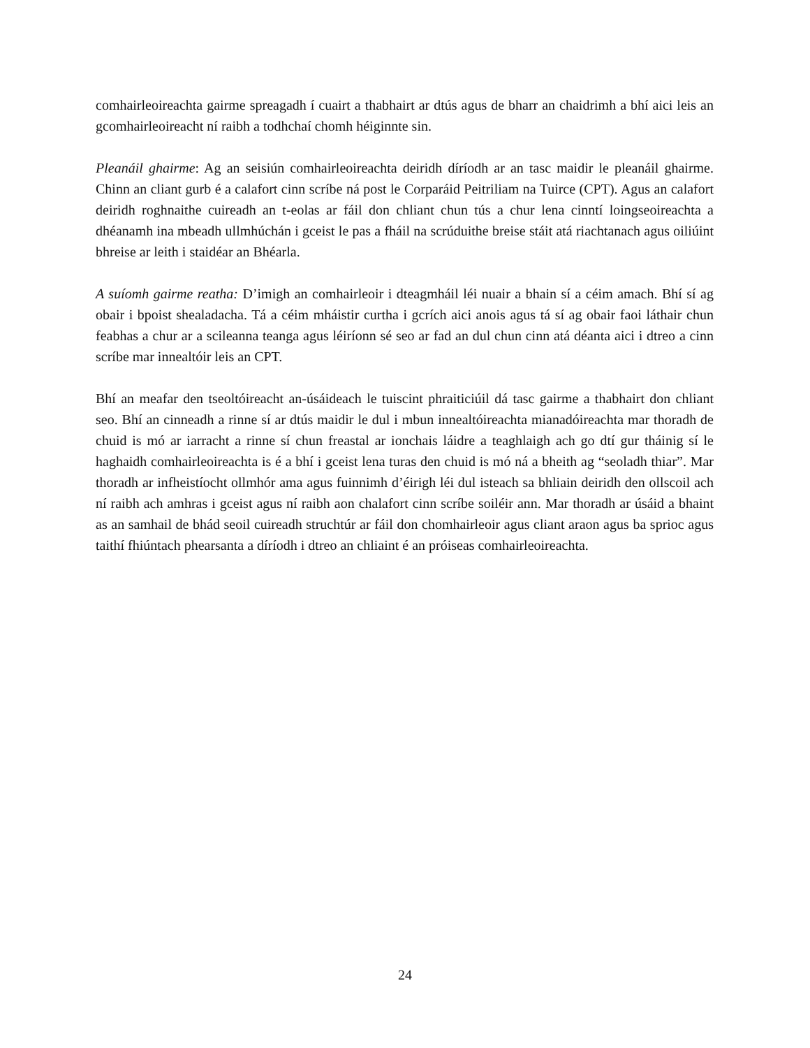comhairleoireachta gairme spreagadh í cuairt a thabhairt ar dtús agus de bharr an chaidrimh a bhí aici leis an gcomhairleoireacht ní raibh a todhchaí chomh héiginnte sin.
Pleanáil ghairme: Ag an seisiún comhairleoireachta deiridh díríodh ar an tasc maidir le pleanáil ghairme. Chinn an cliant gurb é a calafort cinn scríbe ná post le Corparáid Peitriliam na Tuirce (CPT). Agus an calafort deiridh roghnaithe cuireadh an t-eolas ar fáil don chliant chun tús a chur lena cinntí loingseoireachta a dhéanamh ina mbeadh ullmhúchán i gceist le pas a fháil na scrúduithe breise stáit atá riachtanach agus oiliúint bhreise ar leith i staidéar an Bhéarla.
A suíomh gairme reatha: D’imigh an comhairleoir i dteagmháil léi nuair a bhain sí a céim amach. Bhí sí ag obair i bpoist shealadacha. Tá a céim mháistir curtha i gcrích aici anois agus tá sí ag obair faoi láthair chun feabhas a chur ar a scileanna teanga agus léiríonn sé seo ar fad an dul chun cinn atá déanta aici i dtreo a cinn scríbe mar innealtóir leis an CPT.
Bhí an meafar den tseoltóireacht an-úsáideach le tuiscint phraiticiúil dá tasc gairme a thabhairt don chliant seo. Bhí an cinneadh a rinne sí ar dtús maidir le dul i mbun innealtóireachta mianadóireachta mar thoradh de chuid is mó ar iarracht a rinne sí chun freastal ar ionchais láidre a teaghlaigh ach go dtí gur tháinig sí le haghaidh comhairleoireachta is é a bhí i gceist lena turas den chuid is mó ná a bheith ag “seoladh thiar”. Mar thoradh ar infheistíocht ollmhór ama agus fuinnimh d’éirigh léi dul isteach sa bhliain deiridh den ollscoil ach ní raibh ach amhras i gceist agus ní raibh aon chalafort cinn scríbe soiléir ann. Mar thoradh ar úsáid a bhaint as an samhail de bhád seoil cuireadh struchtúr ar fáil don chomhairleoir agus cliant araon agus ba sprioc agus taithí fhiúntach phearsanta a díríodh i dtreo an chliaint é an próiseas comhairleoireachta.
24